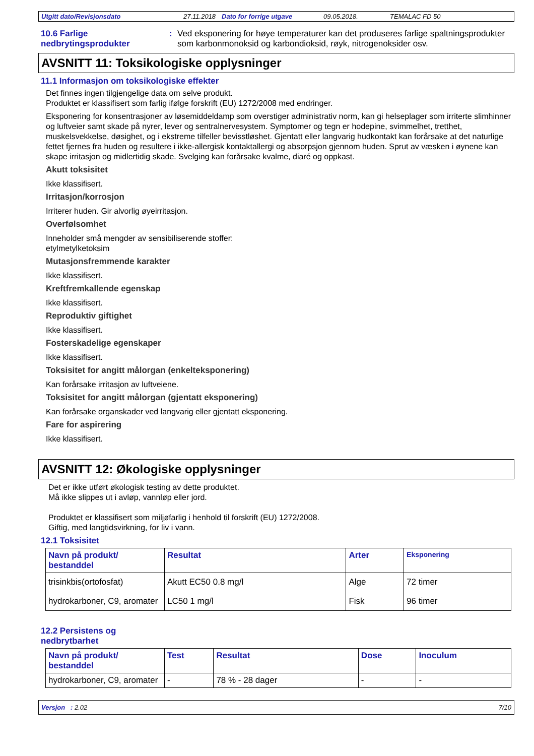Utgitt dato/Revisjonsdato 27.11.2018 Dato for forrige utgave 09.05.2018. TEMALAC FD 50
10.6 Farlige nedbrytingsprodukter
:
Ved eksponering for høye temperaturer kan det produseres farlige spaltningsprodukter som karbonmonoksid og karbondioksid, røyk, nitrogenoksider osv.
AVSNITT 11: Toksikologiske opplysninger
11.1 Informasjon om toksikologiske effekter
Det finnes ingen tilgjengelige data om selve produkt.
Produktet er klassifisert som farlig ifølge forskrift (EU) 1272/2008 med endringer.
Eksponering for konsentrasjoner av løsemiddeldamp som overstiger administrativ norm, kan gi helseplager som irriterte slimhinner og luftveier samt skade på nyrer, lever og sentralnervesystem. Symptomer og tegn er hodepine, svimmelhet, tretthet, muskelsvekkelse, døsighet, og i ekstreme tilfeller bevisstløshet. Gjentatt eller langvarig hudkontakt kan forårsake at det naturlige fettet fjernes fra huden og resultere i ikke-allergisk kontaktallergi og absorpsjon gjennom huden. Sprut av væsken i øynene kan skape irritasjon og midlertidig skade. Svelging kan forårsake kvalme, diaré og oppkast.
Akutt toksisitet
Ikke klassifisert.
Irritasjon/korrosjon
Irriterer huden. Gir alvorlig øyeirritasjon.
Overfølsomhet
Inneholder små mengder av sensibiliserende stoffer:
etylmetylketoksim
Mutasjonsfremmende karakter
Ikke klassifisert.
Kreftfremkallende egenskap
Ikke klassifisert.
Reproduktiv giftighet
Ikke klassifisert.
Fosterskadelige egenskaper
Ikke klassifisert.
Toksisitet for angitt målorgan (enkelteksponering)
Kan forårsake irritasjon av luftveiene.
Toksisitet for angitt målorgan (gjentatt eksponering)
Kan forårsake organskader ved langvarig eller gjentatt eksponering.
Fare for aspirering
Ikke klassifisert.
AVSNITT 12: Økologiske opplysninger
Det er ikke utført økologisk testing av dette produktet.
Må ikke slippes ut i avløp, vannløp eller jord.
Produktet er klassifisert som miljøfarlig i henhold til forskrift (EU) 1272/2008.
Giftig, med langtidsvirkning, for liv i vann.
12.1 Toksisitet
| Navn på produkt/ bestanddel | Resultat | Arter | Eksponering |
| --- | --- | --- | --- |
| trisinkbis(ortofosfat) | Akutt EC50 0.8 mg/l | Alge | 72 timer |
| hydrokarboner, C9, aromater | LC50 1 mg/l | Fisk | 96 timer |
12.2 Persistens og
nedbrytbarhet
| Navn på produkt/ bestanddel | Test | Resultat | Dose | Inoculum |
| --- | --- | --- | --- | --- |
| hydrokarboner, C9, aromater | - | 78 % - 28 dager | - | - |
Versjon : 2.02 7/10